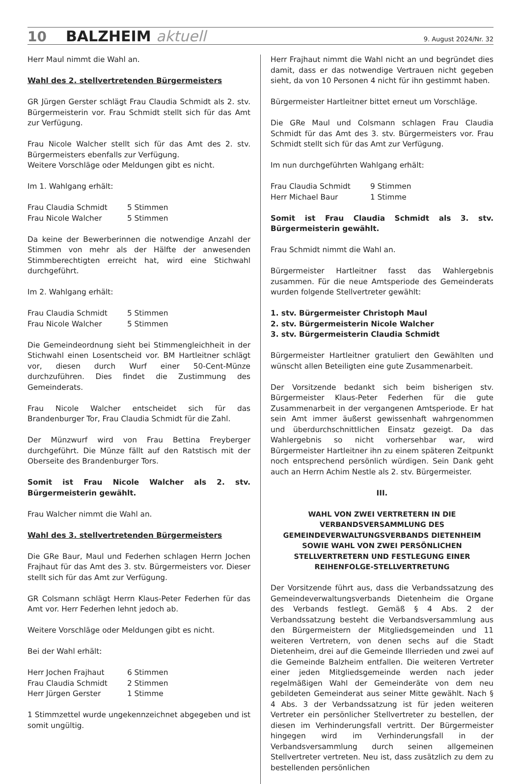10 BALZHEIM aktuell 9. August 2024/Nr. 32
Herr Maul nimmt die Wahl an.
Wahl des 2. stellvertretenden Bürgermeisters
GR Jürgen Gerster schlägt Frau Claudia Schmidt als 2. stv. Bürgermeisterin vor. Frau Schmidt stellt sich für das Amt zur Verfügung.
Frau Nicole Walcher stellt sich für das Amt des 2. stv. Bürgermeisters ebenfalls zur Verfügung.
Weitere Vorschläge oder Meldungen gibt es nicht.
Im 1. Wahlgang erhält:
| Frau Claudia Schmidt | 5 Stimmen |
| Frau Nicole Walcher | 5 Stimmen |
Da keine der Bewerberinnen die notwendige Anzahl der Stimmen von mehr als der Hälfte der anwesenden Stimmberechtigten erreicht hat, wird eine Stichwahl durchgeführt.
Im 2. Wahlgang erhält:
| Frau Claudia Schmidt | 5 Stimmen |
| Frau Nicole Walcher | 5 Stimmen |
Die Gemeindeordnung sieht bei Stimmengleichheit in der Stichwahl einen Losentscheid vor. BM Hartleitner schlägt vor, diesen durch Wurf einer 50-Cent-Münze durchzuführen. Dies findet die Zustimmung des Gemeinderats.
Frau Nicole Walcher entscheidet sich für das Brandenburger Tor, Frau Claudia Schmidt für die Zahl.
Der Münzwurf wird von Frau Bettina Freyberger durchgeführt. Die Münze fällt auf den Ratstisch mit der Oberseite des Brandenburger Tors.
Somit ist Frau Nicole Walcher als 2. stv. Bürgermeisterin gewählt.
Frau Walcher nimmt die Wahl an.
Wahl des 3. stellvertretenden Bürgermeisters
Die GRe Baur, Maul und Federhen schlagen Herrn Jochen Frajhaut für das Amt des 3. stv. Bürgermeisters vor. Dieser stellt sich für das Amt zur Verfügung.
GR Colsmann schlägt Herrn Klaus-Peter Federhen für das Amt vor. Herr Federhen lehnt jedoch ab.
Weitere Vorschläge oder Meldungen gibt es nicht.
Bei der Wahl erhält:
| Herr Jochen Frajhaut | 6 Stimmen |
| Frau Claudia Schmidt | 2 Stimmen |
| Herr Jürgen Gerster | 1 Stimme |
1 Stimmzettel wurde ungekennzeichnet abgegeben und ist somit ungültig.
Herr Frajhaut nimmt die Wahl nicht an und begründet dies damit, dass er das notwendige Vertrauen nicht gegeben sieht, da von 10 Personen 4 nicht für ihn gestimmt haben.
Bürgermeister Hartleitner bittet erneut um Vorschläge.
Die GRe Maul und Colsmann schlagen Frau Claudia Schmidt für das Amt des 3. stv. Bürgermeisters vor. Frau Schmidt stellt sich für das Amt zur Verfügung.
Im nun durchgeführten Wahlgang erhält:
| Frau Claudia Schmidt | 9 Stimmen |
| Herr Michael Baur | 1 Stimme |
Somit ist Frau Claudia Schmidt als 3. stv. Bürgermeisterin gewählt.
Frau Schmidt nimmt die Wahl an.
Bürgermeister Hartleitner fasst das Wahlergebnis zusammen. Für die neue Amtsperiode des Gemeinderats wurden folgende Stellvertreter gewählt:
1. stv. Bürgermeister Christoph Maul
2. stv. Bürgermeisterin Nicole Walcher
3. stv. Bürgermeisterin Claudia Schmidt
Bürgermeister Hartleitner gratuliert den Gewählten und wünscht allen Beteiligten eine gute Zusammenarbeit.
Der Vorsitzende bedankt sich beim bisherigen stv. Bürgermeister Klaus-Peter Federhen für die gute Zusammenarbeit in der vergangenen Amtsperiode. Er hat sein Amt immer äußerst gewissenhaft wahrgenommen und überdurchschnittlichen Einsatz gezeigt. Da das Wahlergebnis so nicht vorhersehbar war, wird Bürgermeister Hartleitner ihn zu einem späteren Zeitpunkt noch entsprechend persönlich würdigen. Sein Dank geht auch an Herrn Achim Nestle als 2. stv. Bürgermeister.
III.
WAHL VON ZWEI VERTRETERN IN DIE VERBANDSVERSAMMLUNG DES GEMEINDEVERWALTUNGSVERBANDS DIETENHEIM SOWIE WAHL VON ZWEI PERSÖNLICHEN STELLVERTRETERN UND FESTLEGUNG EINER REIHENFOLGE-STELLVERTRETUNG
Der Vorsitzende führt aus, dass die Verbandssatzung des Gemeindeverwaltungsverbands Dietenheim die Organe des Verbands festlegt. Gemäß § 4 Abs. 2 der Verbandssatzung besteht die Verbandsversammlung aus den Bürgermeistern der Mitgliedsgemeinden und 11 weiteren Vertretern, von denen sechs auf die Stadt Dietenheim, drei auf die Gemeinde Illerrieden und zwei auf die Gemeinde Balzheim entfallen. Die weiteren Vertreter einer jeden Mitgliedsgemeinde werden nach jeder regelmäßigen Wahl der Gemeinderäte von dem neu gebildeten Gemeinderat aus seiner Mitte gewählt. Nach § 4 Abs. 3 der Verbandssatzung ist für jeden weiteren Vertreter ein persönlicher Stellvertreter zu bestellen, der diesen im Verhinderungsfall vertritt. Der Bürgermeister hingegen wird im Verhinderungsfall in der Verbandsversammlung durch seinen allgemeinen Stellvertreter vertreten. Neu ist, dass zusätzlich zu dem zu bestellenden persönlichen